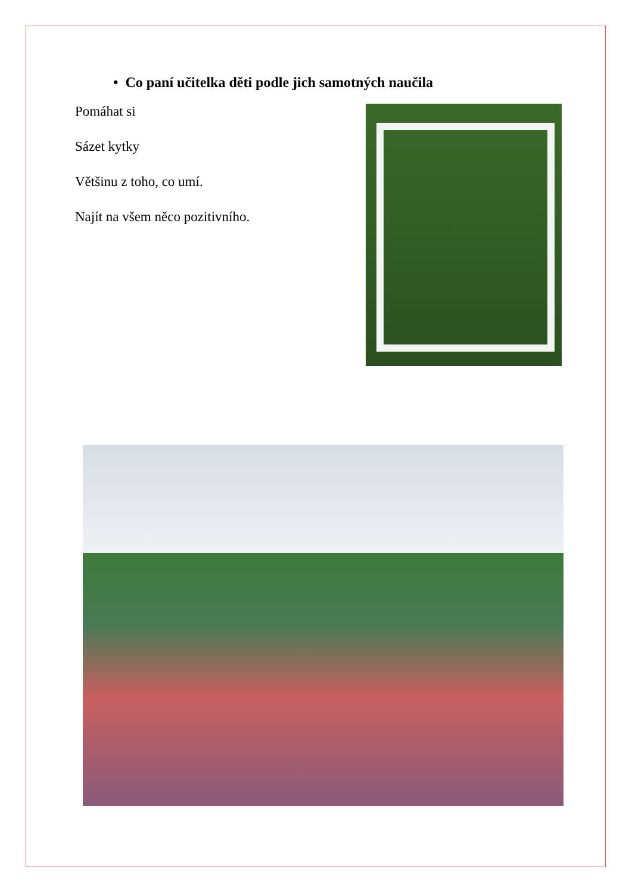• Co paní učitelka děti podle jich samotných naučila
Pomáhat si
Sázet kytky
Většinu z toho, co umí.
Najít na všem něco pozitivního.